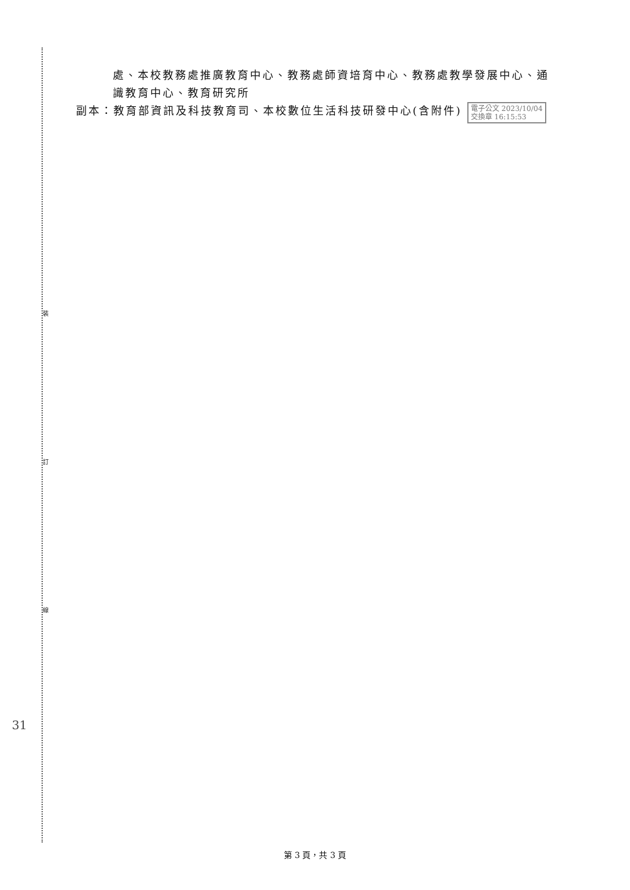裝
訂
線
處、本校教務處推廣教育中心、教務處師資培育中心、教務處教學發展中心、通
識教育中心、教育研究所
副本：教育部資訊及科技教育司、本校數位生活科技研發中心(含附件) 電子公文 2023/10/04
交換章 16:15:53
31
第 3 頁，共 3 頁